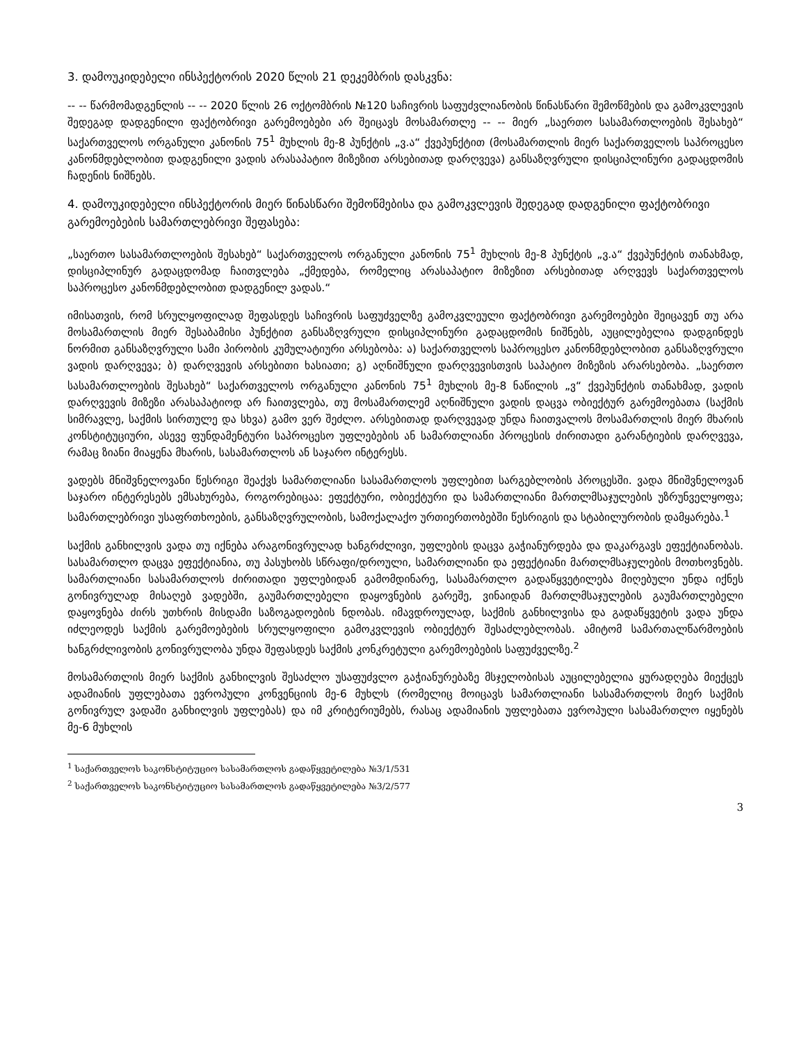3. დამოუკიდებელი ინსპექტორის 2020 წლის 21 დეკემბრის დასკვნა:
-- -- წარმომადგენლის -- -- 2020 წლის 26 ოქტომბრის №120 საჩივრის საფუძვლიანობის წინასწარი შემოწმების და გამოკვლევის შედეგად დადგენილი ფაქტობრივი გარემოებები არ შეიცავს მოსამართლე -- -- მიერ „საერთო სასამართლოების შესახებ“ საქართველოს ორგანული კანონის 75<sup>1</sup> მუხლის მე-8 პუნქტის „ვ.ა“ ქვეპუნქტით (მოსამართლის მიერ საქართველოს საპროცესო კანონმდებლობით დადგენილი ვადის არასაპატიო მიზეზით არსებითად დარღვევა) განსაზღვრული დისციპლინური გადაცდომის ჩადენის ნიშნებს.
4. დამოუკიდებელი ინსპექტორის მიერ წინასწარი შემოწმებისა და გამოკვლევის შედეგად დადგენილი ფაქტობრივი გარემოებების სამართლებრივი შეფასება:
„საერთო სასამართლოების შესახებ“ საქართველოს ორგანული კანონის 75<sup>1</sup> მუხლის მე-8 პუნქტის „ვ.ა“ ქვეპუნქტის თანახმად, დისციპლინურ გადაცდომად ჩაითვლება „ქმედება, რომელიც არასაპატიო მიზეზით არსებითად არღვევს საქართველოს საპროცესო კანონმდებლობით დადგენილ ვადას.“
იმისათვის, რომ სრულყოფილად შეფასდეს საჩივრის საფუძველზე გამოკვლეული ფაქტობრივი გარემოებები შეიცავენ თუ არა მოსამართლის მიერ შესაბამისი პუნქტით განსაზღვრული დისციპლინური გადაცდომის ნიშნებს, აუცილებელია დადგინდეს ნორმით განსაზღვრული სამი პირობის კუმულატიური არსებობა: ა) საქართველოს საპროცესო კანონმდებლობით განსაზღვრული ვადის დარღვევა; ბ) დარღვევის არსებითი ხასიათი; გ) აღნიშნული დარღვევისთვის საპატიო მიზეზის არარსებობა. „საერთო სასამართლოების შესახებ“ საქართველოს ორგანული კანონის 75<sup>1</sup> მუხლის მე-8 ნაწილის „ვ“ ქვეპუნქტის თანახმად, ვადის დარღვევის მიზეზი არასაპატიოდ არ ჩაითვლება, თუ მოსამართლემ აღნიშნული ვადის დაცვა ობიექტურ გარემოებათა (საქმის სიმრავლე, საქმის სირთულე და სხვა) გამო ვერ შეძლო. არსებითად დარღვევად უნდა ჩაითვალოს მოსამართლის მიერ მხარის კონსტიტუციური, ასევე ფუნდამენტური საპროცესო უფლებების ან სამართლიანი პროცესის ძირითადი გარანტიების დარღვევა, რამაც ზიანი მიაყენა მხარის, სასამართლოს ან საჯარო ინტერესს.
ვადებს მნიშვნელოვანი წესრიგი შეაქვს სამართლიანი სასამართლოს უფლებით სარგებლობის პროცესში. ვადა მნიშვნელოვან საჯარო ინტერესებს ემსახურება, როგორებიცაა: ეფექტური, ობიექტური და სამართლიანი მართლმსაჯულების უზრუნველყოფა; სამართლებრივი უსაფრთხოების, განსაზღვრულობის, სამოქალაქო ურთიერთობებში წესრიგის და სტაბილურობის დამყარება.<sup>1</sup>
საქმის განხილვის ვადა თუ იქნება არაგონივრულად ხანგრძლივი, უფლების დაცვა გაჭიანურდება და დაკარგავს ეფექტიანობას. სასამართლო დაცვა ეფექტიანია, თუ პასუხობს სწრაფი/დროული, სამართლიანი და ეფექტიანი მართლმსაჯულების მოთხოვნებს. სამართლიანი სასამართლოს ძირითადი უფლებიდან გამომდინარე, სასამართლო გადაწყვეტილება მიღებული უნდა იქნეს გონივრულად მისაღებ ვადებში, გაუმართლებელი დაყოვნების გარეშე, ვინაიდან მართლმსაჯულების გაუმართლებელი დაყოვნება ძირს უთხრის მისდამი საზოგადოების ნდობას. იმავდროულად, საქმის განხილვისა და გადაწყვეტის ვადა უნდა იძლეოდეს საქმის გარემოებების სრულყოფილი გამოკვლევის ობიექტურ შესაძლებლობას. ამიტომ სამართალწარმოების ხანგრძლივობის გონივრულობა უნდა შეფასდეს საქმის კონკრეტული გარემოებების საფუძველზე.<sup>2</sup>
მოსამართლის მიერ საქმის განხილვის შესაძლო უსაფუძვლო გაჭიანურებაზე მსჯელობისას აუცილებელია ყურადღება მიექცეს ადამიანის უფლებათა ევროპული კონვენციის მე-6 მუხლს (რომელიც მოიცავს სამართლიანი სასამართლოს მიერ საქმის გონივრულ ვადაში განხილვის უფლებას) და იმ კრიტერიუმებს, რასაც ადამიანის უფლებათა ევროპული სასამართლო იყენებს მე-6 მუხლის
<sup>1</sup> საქართველოს საკონსტიტუციო სასამართლოს გადაწყვეტილება №3/1/531
<sup>2</sup> საქართველოს საკონსტიტუციო სასამართლოს გადაწყვეტილება №3/2/577
3